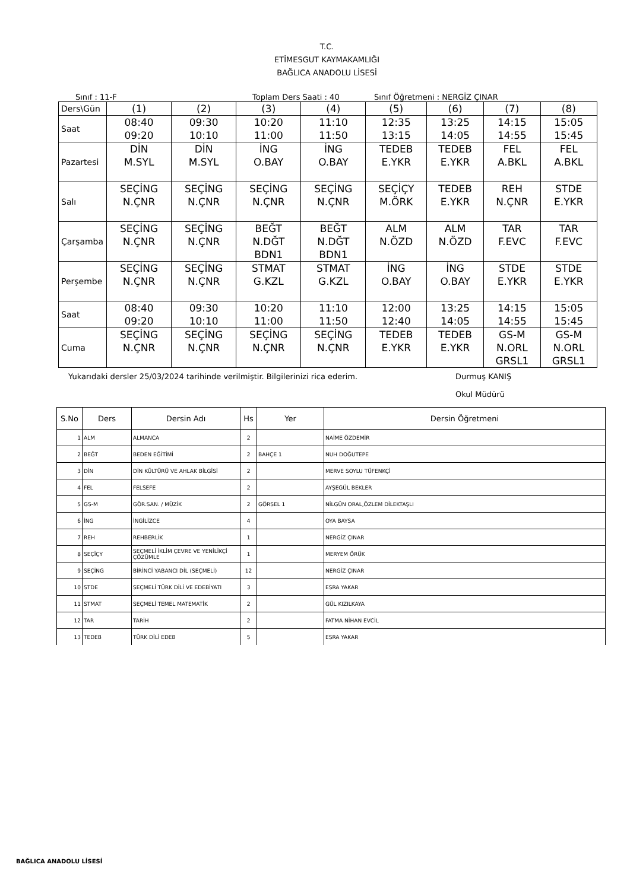T.C.
ETİMESGUT KAYMAKAMLIĞI
BAĞLICA ANADOLU LİSESİ
Sınıf : 11-F Toplam Ders Saati : 40 Sınıf Öğretmeni : NERGİZ ÇINAR
| Ders\Gün | (1) | (2) | (3) | (4) | (5) | (6) | (7) | (8) |
| Saat | 08:40 09:20 | 09:30 10:10 | 10:20 11:00 | 11:10 11:50 | 12:35 13:15 | 13:25 14:05 | 14:15 14:55 | 15:05 15:45 |
| Pazartesi | DİN M.SYL | DİN M.SYL | İNG O.BAY | İNG O.BAY | TEDEB E.YKR | TEDEB E.YKR | FEL A.BKL | FEL A.BKL |
| Salı | SEÇİNG N.ÇNR | SEÇİNG N.ÇNR | SEÇİNG N.ÇNR | SEÇİNG N.ÇNR | SEÇİÇY M.ÖRK | TEDEB E.YKR | REH N.ÇNR | STDE E.YKR |
| Çarşamba | SEÇİNG N.ÇNR | SEÇİNG N.ÇNR | BEĞT N.DĞT BDN1 | BEĞT N.DĞT BDN1 | ALM N.ÖZD | ALM N.ÖZD | TAR F.EVC | TAR F.EVC |
| Perşembe | SEÇİNG N.ÇNR | SEÇİNG N.ÇNR | STMAT G.KZL | STMAT G.KZL | İNG O.BAY | İNG O.BAY | STDE E.YKR | STDE E.YKR |
| Saat | 08:40 09:20 | 09:30 10:10 | 10:20 11:00 | 11:10 11:50 | 12:00 12:40 | 13:25 14:05 | 14:15 14:55 | 15:05 15:45 |
| Cuma | SEÇİNG N.ÇNR | SEÇİNG N.ÇNR | SEÇİNG N.ÇNR | SEÇİNG N.ÇNR | TEDEB E.YKR | TEDEB E.YKR | GS-M N.ORL GRSL1 | GS-M N.ORL GRSL1 |
Yukarıdaki dersler 25/03/2024 tarihinde verilmiştir. Bilgilerinizi rica ederim. Durmuş KANIŞ
Okul Müdürü
| S.No | Ders | Dersin Adı | Hs | Yer | Dersin Öğretmeni |
| --- | --- | --- | --- | --- | --- |
| 1 | ALM | ALMANCA | 2 | | NAİME ÖZDEMİR |
| 2 | BEĞT | BEDEN EĞİTİMİ | 2 | BAHÇE 1 | NUH DOĞUTEPE |
| 3 | DİN | DİN KÜLTÜRÜ VE AHLAK BİLGİSİ | 2 | | MERVE SOYLU TÜFENKÇİ |
| 4 | FEL | FELSEFE | 2 | | AYŞEGÜL BEKLER |
| 5 | GS-M | GÖR.SAN. / MÜZİK | 2 | GÖRSEL 1 | NİLGÜN ORAL,ÖZLEM DİLEKTAŞLI |
| 6 | İNG | İNGİLİZCE | 4 | | OYA BAYSA |
| 7 | REH | REHBERLİK | 1 | | NERGİZ ÇINAR |
| 8 | SEÇİÇY | SEÇMELİ İKLİM ÇEVRE VE YENİLİKÇİ ÇÖZÜMLE | 1 | | MERYEM ÖRÜK |
| 9 | SEÇİNG | BİRİNCİ YABANCI DİL (SEÇMELİ) | 12 | | NERGİZ ÇINAR |
| 10 | STDE | SEÇMELİ TÜRK DİLİ VE EDEBİYATI | 3 | | ESRA YAKAR |
| 11 | STMAT | SEÇMELİ TEMEL MATEMATİK | 2 | | GÜL KIZILKAYA |
| 12 | TAR | TARİH | 2 | | FATMA NİHAN EVCİL |
| 13 | TEDEB | TÜRK DİLİ EDEB | 5 | | ESRA YAKAR |
BAĞLICA ANADOLU LİSESİ